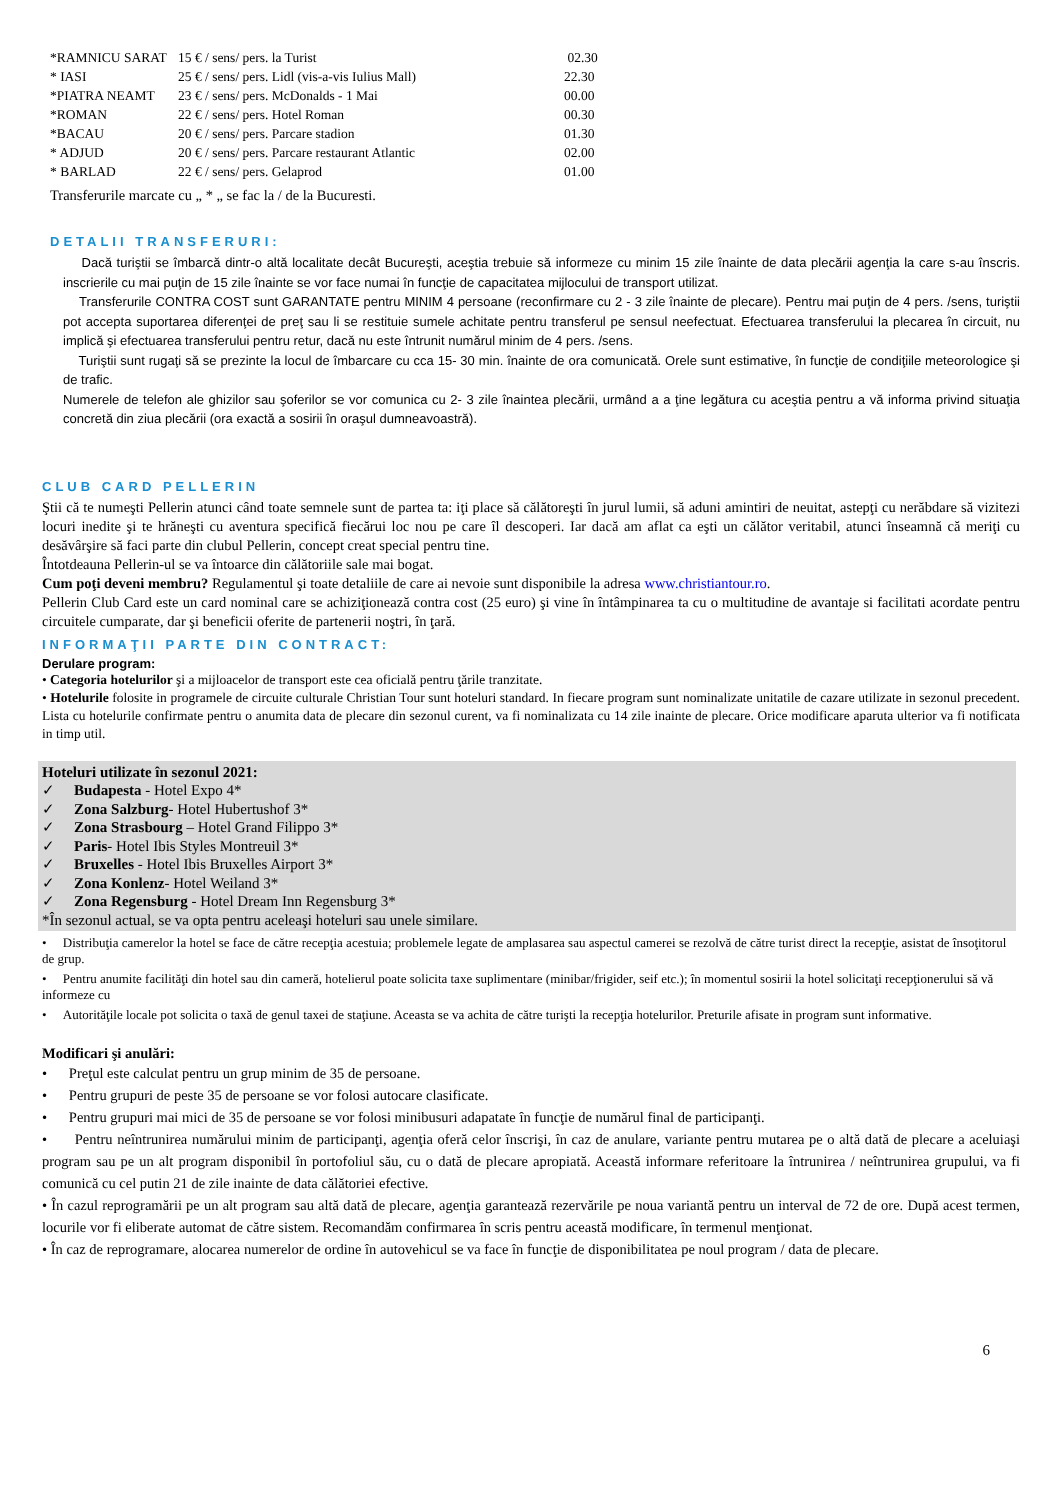| *RAMNICU SARAT | 15 € / sens/ pers. la Turist | 02.30 |
| * IASI | 25 € / sens/ pers. Lidl (vis-a-vis Iulius Mall) | 22.30 |
| *PIATRA NEAMT | 23 € / sens/ pers. McDonalds - 1 Mai | 00.00 |
| *ROMAN | 22 € / sens/ pers. Hotel Roman | 00.30 |
| *BACAU | 20 € / sens/ pers. Parcare stadion | 01.30 |
| * ADJUD | 20 € / sens/ pers. Parcare restaurant Atlantic | 02.00 |
| * BARLAD | 22 € / sens/ pers. Gelaprod | 01.00 |
Transferurile marcate cu „ * „ se fac la / de la Bucuresti.
DETALII TRANSFERURI:
Dacă turiştii se îmbarcă dintr-o altă localitate decât Bucureşti, aceştia trebuie să informeze cu minim 15 zile înainte de data plecării agenţia la care s-au înscris. inscrierile cu mai puţin de 15 zile înainte se vor face numai în funcţie de capacitatea mijlocului de transport utilizat.
Transferurile CONTRA COST sunt GARANTATE pentru MINIM 4 persoane (reconfirmare cu 2 - 3 zile înainte de plecare). Pentru mai puţin de 4 pers. /sens, turiştii pot accepta suportarea diferenţei de preţ sau li se restituie sumele achitate pentru transferul pe sensul neefectuat. Efectuarea transferului la plecarea în circuit, nu implică şi efectuarea transferului pentru retur, dacă nu este întrunit numărul minim de 4 pers. /sens.
Turiştii sunt rugaţi să se prezinte la locul de îmbarcare cu cca 15- 30 min. înainte de ora comunicată. Orele sunt estimative, în funcţie de condiţiile meteorologice şi de trafic.
Numerele de telefon ale ghizilor sau şoferilor se vor comunica cu 2- 3 zile înaintea plecării, urmând a a ţine legătura cu aceştia pentru a vă informa privind situaţia concretă din ziua plecării (ora exactă a sosirii în oraşul dumneavoastră).
CLUB CARD PELLERIN
Ştii că te numeşti Pellerin atunci când toate semnele sunt de partea ta: iţi place să călătoreşti în jurul lumii, să aduni amintiri de neuitat, astepţi cu nerăbdare să vizitezi locuri inedite şi te hrăneşti cu aventura specifică fiecărui loc nou pe care îl descoperi. Iar dacă am aflat ca eşti un călător veritabil, atunci înseamnă că meriţi cu desăvârşire să faci parte din clubul Pellerin, concept creat special pentru tine.
Întotdeauna Pellerin-ul se va întoarce din călătoriile sale mai bogat.
Cum poţi deveni membru? Regulamentul şi toate detaliile de care ai nevoie sunt disponibile la adresa www.christiantour.ro.
Pellerin Club Card este un card nominal care se achiziţionează contra cost (25 euro) şi vine în întâmpinarea ta cu o multitudine de avantaje si facilitati acordate pentru circuitele cumparate, dar şi beneficii oferite de partenerii noştri, în ţară.
INFORMAŢII PARTE DIN CONTRACT:
Derulare program:
• Categoria hotelurilor şi a mijloacelor de transport este cea oficială pentru ţările tranzitate.
• Hotelurile folosite in programele de circuite culturale Christian Tour sunt hoteluri standard. In fiecare program sunt nominalizate unitatile de cazare utilizate in sezonul precedent. Lista cu hotelurile confirmate pentru o anumita data de plecare din sezonul curent, va fi nominalizata cu 14 zile inainte de plecare. Orice modificare aparuta ulterior va fi notificata in timp util.
Hoteluri utilizate în sezonul 2021:
✓ Budapesta - Hotel Expo 4*
✓ Zona Salzburg- Hotel Hubertushof 3*
✓ Zona Strasbourg – Hotel Grand Filippo 3*
✓ Paris- Hotel Ibis Styles Montreuil 3*
✓ Bruxelles - Hotel Ibis Bruxelles Airport 3*
✓ Zona Konlenz- Hotel Weiland 3*
✓ Zona Regensburg - Hotel Dream Inn Regensburg 3*
*În sezonul actual, se va opta pentru aceleaşi hoteluri sau unele similare.
• Distribuţia camerelor la hotel se face de către recepţia acestuia; problemele legate de amplasarea sau aspectul camerei se rezolvă de către turist direct la recepţie, asistat de însoţitorul de grup.
• Pentru anumite facilităţi din hotel sau din cameră, hotelierul poate solicita taxe suplimentare (minibar/frigider, seif etc.); în momentul sosirii la hotel solicitaţi recepţionerului să vă informeze cu
• Autorităţile locale pot solicita o taxă de genul taxei de staţiune. Aceasta se va achita de către turişti la recepţia hotelurilor. Preturile afisate in program sunt informative.
Modificari şi anulări:
• Preţul este calculat pentru un grup minim de 35 de persoane.
• Pentru grupuri de peste 35 de persoane se vor folosi autocare clasificate.
• Pentru grupuri mai mici de 35 de persoane se vor folosi minibusuri adapatate în funcţie de numărul final de participanţi.
• Pentru neîntrunirea numărului minim de participanţi, agenţia oferă celor înscrişi, în caz de anulare, variante pentru mutarea pe o altă dată de plecare a aceluiaşi program sau pe un alt program disponibil în portofoliul său, cu o dată de plecare apropiată. Această informare referitoare la întrunirea / neîntrunirea grupului, va fi comunică cu cel putin 21 de zile inainte de data călătoriei efective.
• În cazul reprogramării pe un alt program sau altă dată de plecare, agenţia garantează rezervările pe noua variantă pentru un interval de 72 de ore. După acest termen, locurile vor fi eliberate automat de către sistem. Recomandăm confirmarea în scris pentru această modificare, în termenul menţionat.
• În caz de reprogramare, alocarea numerelor de ordine în autovehicul se va face în funcţie de disponibilitatea pe noul program / data de plecare.
6